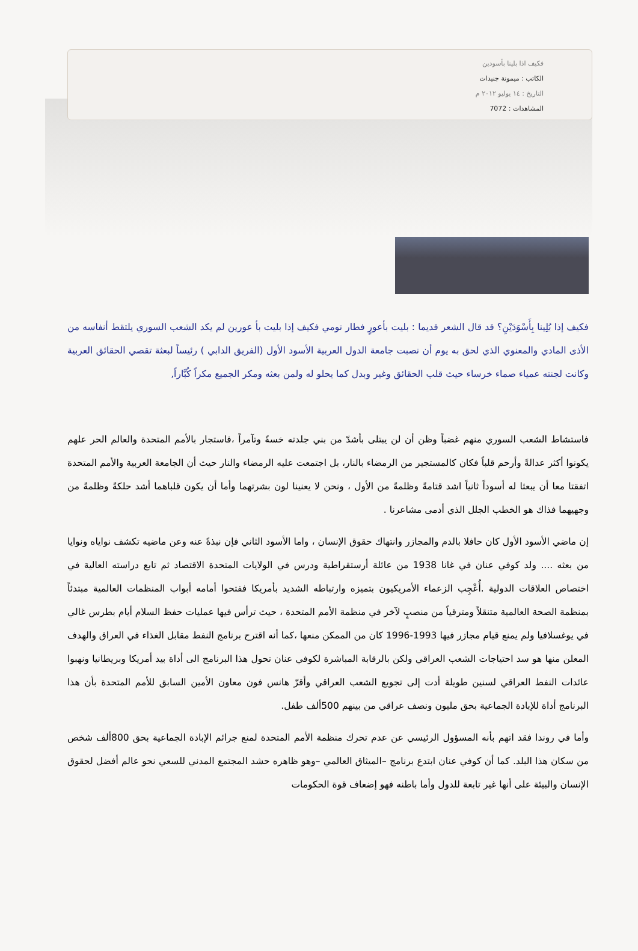فكيف اذا بلينا بأسودين
الكاتب : ميمونة جنيدات
التاريخ : ١٤ يوليو ٢٠١٢ م
المشاهدات : 7072
فكيف إذا بُلِينا بِأَسْوَدَيْنِ؟ قد قال الشعر قديما : بليت بأعورٍ فطار نومي فكيف إذا بليت بأ عورين لم يكد الشعب السوري يلتقط أنفاسه من الأذى المادي والمعنوي الذي لحق به يوم أن نصبت جامعة الدول العربية الأسود الأول (الفريق الدابي ) رئيساً لبعثة تقصي الحقائق العربية وكانت لجنته عمياء صماء خرساء حيث قلب الحقائق وغير وبدل كما يحلو له ولمن بعثه ومكر الجميع مكراً كُبَّاراً,
فاستشاط الشعب السوري منهم غضباً وظن أن لن يبتلى بأشدّ من بني جلدته خسةً وتآمراً ،فاستجار بالأمم المتحدة والعالم الحر علهم يكونوا أكثر عدالةً وأرحم قلباً فكان كالمستجير من الرمضاء بالنار، بل اجتمعت عليه الرمضاء والنار حيث أن الجامعة العربية والأمم المتحدة اتفقتا معا أن يبعثا له أسوداً ثانياً اشد قتامةً وظلمةً من الأول ، ونحن لا يعنينا لون بشرتهما وأما أن يكون قلباهما أشد حلكةً وظلمةً من وجهيهما فذاك هو الخطب الجلل الذي أدمى مشاعرنا .
إن ماضي الأسود الأول كان حافلا بالدم والمجازر وانتهاك حقوق الإنسان ، واما الأسود الثاني فإن نبذةً عنه وعن ماضيه تكشف نواياه ونوايا من بعثه .... ولد كوفي عنان في غانا 1938 من عائلة أرستقراطية ودرس في الولايات المتحدة الاقتصاد ثم تابع دراسته العالية في اختصاص العلاقات الدولية .أُعْجِب الزعماء الأمريكيون بتميزه وارتباطه الشديد بأمريكا ففتحوا أمامه أبواب المنظمات العالمية مبتدئاً بمنظمة الصحة العالمية متنقلاً ومترقياً من منصبٍ لآخر في منظمة الأمم المتحدة ، حيث ترأس فيها عمليات حفظ السلام أيام بطرس غالي في يوغسلافيا ولم يمنع قيام مجازر فيها 1993-1996 كان من الممكن منعها ،كما أنه اقترح برنامج النفط مقابل الغذاء في العراق والهدف المعلن منها هو سد احتياجات الشعب العراقي ولكن بالرقابة المباشرة لكوفي عنان تحول هذا البرنامج الى أداة بيد أمريكا وبريطانيا ونهبوا عائدات النفط العراقي لسنين طويلة أدت إلى تجويع الشعب العراقي وأقرّ هانس فون معاون الأمين السابق للأمم المتحدة بأن هذا البرنامج أداة للإبادة الجماعية بحق مليون ونصف عراقي من بينهم 500ألف طفل.
وأما في روندا فقد اتهم بأنه المسؤول الرئيسي عن عدم تحرك منظمة الأمم المتحدة لمنع جرائم الإبادة الجماعية بحق 800ألف شخص من سكان هذا البلد. كما أن كوفي عنان ابتدع برنامج –الميثاق العالمي –وهو ظاهره حشد المجتمع المدني للسعي نحو عالم أفضل لحقوق الإنسان والبيئة على أنها غير تابعة للدول وأما باطنه فهو إضعاف قوة الحكومات